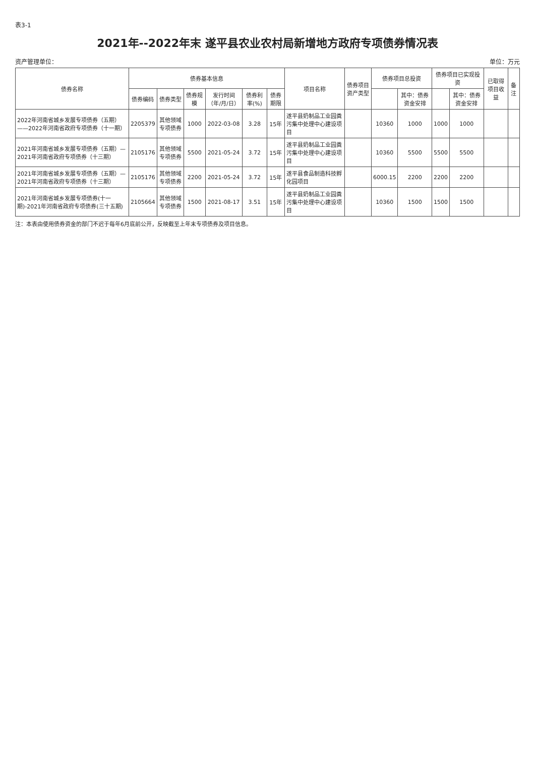表3-1
2021年--2022年末 遂平县农业农村局新增地方政府专项债券情况表
资产管理单位： 单位：万元
| 债券名称 | 债券基本信息 | | | | | | 项目名称 | 债券项目资产类型 | 债券项目总投资 | | 债券项目已实现投资 | | 已取得项目收益 | 备注 |
| --- | --- | --- | --- | --- | --- | --- | --- | --- | --- | --- | --- | --- | --- | --- |
| | 债券编码 | 债券类型 | 债券规模 | 发行时间（年/月/日） | 债券利率(%) | 债券期限 | | | | 其中：债券资金安排 | | 其中：债券资金安排 | | |
| 2022年河南省城乡发展专项债券（五期）——2022年河南省政府专项债券（十一期） | 2205379 | 其他领域专项债券 | 1000 | 2022-03-08 | 3.28 | 15年 | 遂平县奶制品工业园粪污集中处理中心建设项目 | | 10360 | 1000 | 1000 | 1000 | | |
| 2021年河南省城乡发展专项债券（五期）—2021年河南省政府专项债券（十三期） | 2105176 | 其他领域专项债券 | 5500 | 2021-05-24 | 3.72 | 15年 | 遂平县奶制品工业园粪污集中处理中心建设项目 | | 10360 | 5500 | 5500 | 5500 | | |
| 2021年河南省城乡发展专项债券（五期）—2021年河南省政府专项债券（十三期） | 2105176 | 其他领域专项债券 | 2200 | 2021-05-24 | 3.72 | 15年 | 遂平县食品制造科技孵化园项目 | | 6000.15 | 2200 | 2200 | 2200 | | |
| 2021年河南省城乡发展专项债券(十一期)-2021年河南省政府专项债券(三十五期) | 2105664 | 其他领域专项债券 | 1500 | 2021-08-17 | 3.51 | 15年 | 遂平县奶制品工业园粪污集中处理中心建设项目 | | 10360 | 1500 | 1500 | 1500 | | |
注：本表由使用债券资金的部门不迟于每年6月底前公开，反映截至上年末专项债券及项目信息。